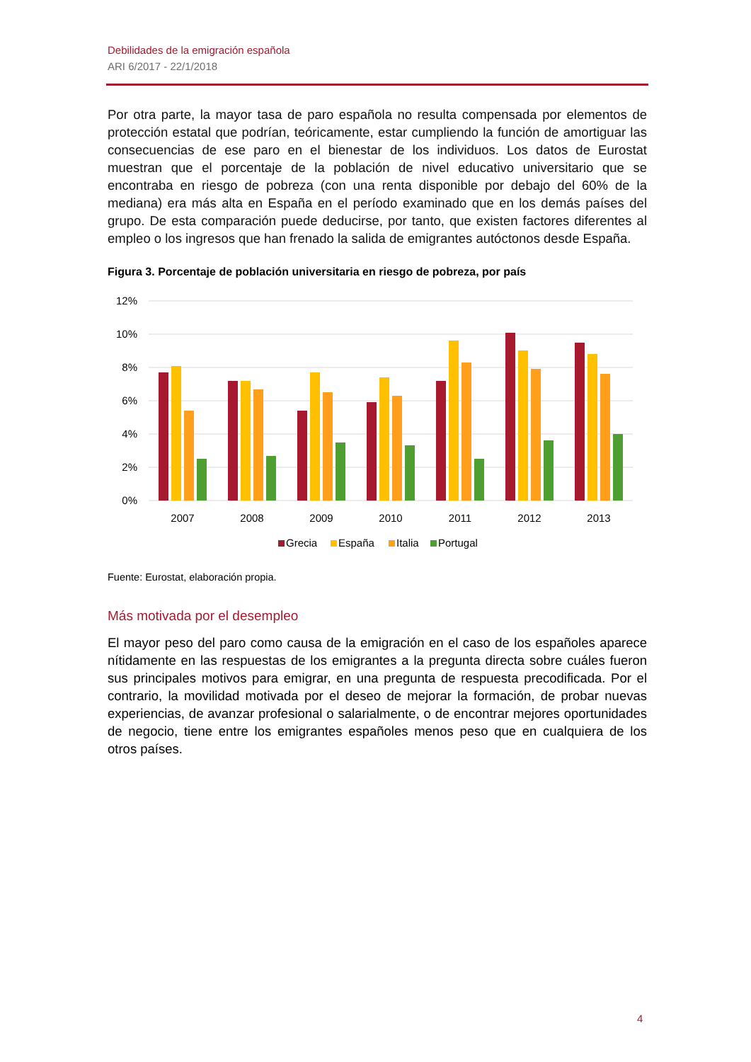Debilidades de la emigración española
ARI 6/2017 - 22/1/2018
Por otra parte, la mayor tasa de paro española no resulta compensada por elementos de protección estatal que podrían, teóricamente, estar cumpliendo la función de amortiguar las consecuencias de ese paro en el bienestar de los individuos. Los datos de Eurostat muestran que el porcentaje de la población de nivel educativo universitario que se encontraba en riesgo de pobreza (con una renta disponible por debajo del 60% de la mediana) era más alta en España en el período examinado que en los demás países del grupo. De esta comparación puede deducirse, por tanto, que existen factores diferentes al empleo o los ingresos que han frenado la salida de emigrantes autóctonos desde España.
Figura 3. Porcentaje de población universitaria en riesgo de pobreza, por país
12%
10%
8%
6%
4%
2%
0%
2007
2008
2009
2010
2011
2012
2013
Grecia
España
Italia
Portugal
Fuente: Eurostat, elaboración propia.
Más motivada por el desempleo
El mayor peso del paro como causa de la emigración en el caso de los españoles aparece nítidamente en las respuestas de los emigrantes a la pregunta directa sobre cuáles fueron sus principales motivos para emigrar, en una pregunta de respuesta precodificada. Por el contrario, la movilidad motivada por el deseo de mejorar la formación, de probar nuevas experiencias, de avanzar profesional o salarialmente, o de encontrar mejores oportunidades de negocio, tiene entre los emigrantes españoles menos peso que en cualquiera de los otros países.
4